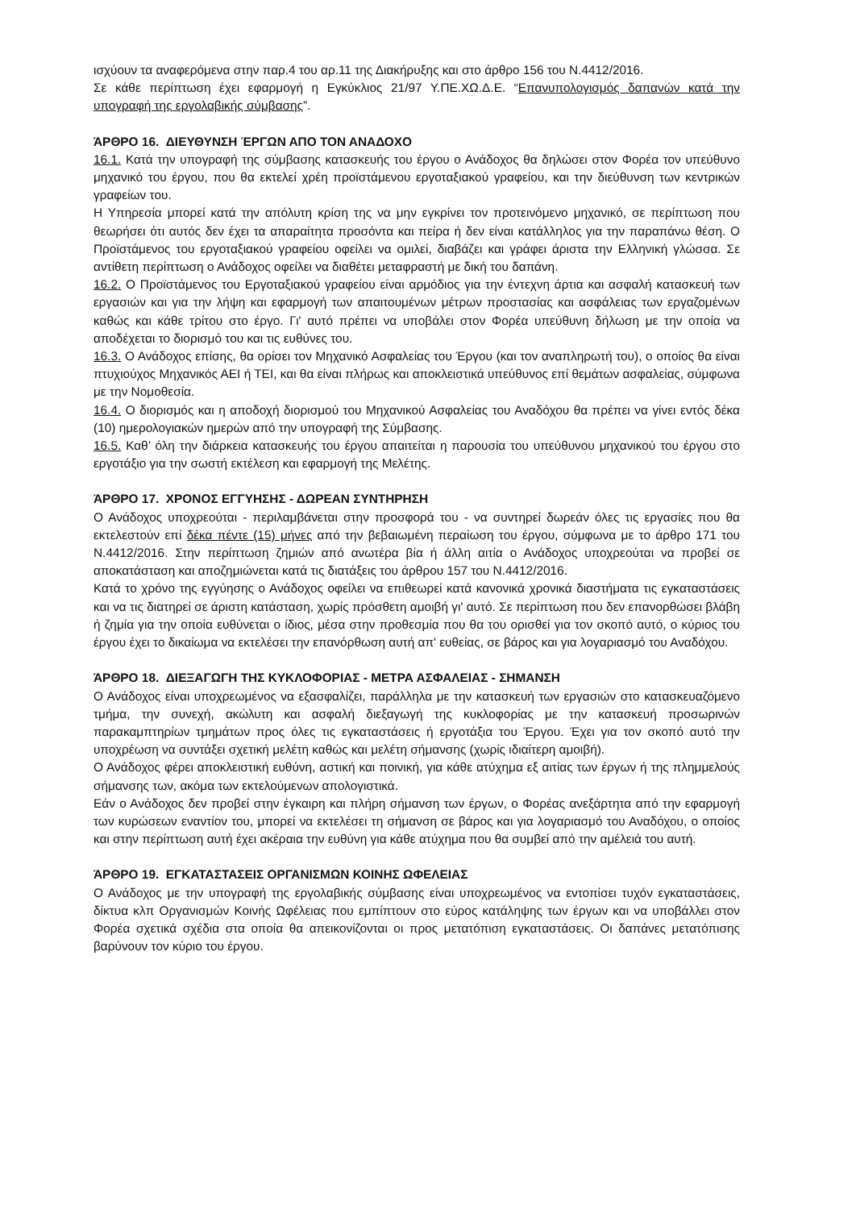ισχύουν τα αναφερόμενα στην παρ.4 του αρ.11 της Διακήρυξης και στο άρθρο 156 του Ν.4412/2016.
Σε κάθε περίπτωση έχει εφαρμογή η Εγκύκλιος 21/97 Υ.ΠΕ.ΧΩ.Δ.Ε. “Επανυπολογισμός δαπανών κατά την υπογραφή της εργολαβικής σύμβασης”.
ΆΡΘΡΟ 16. ΔΙΕΥΘΥΝΣΗ ΈΡΓΩΝ ΑΠΟ ΤΟΝ ΑΝΑΔΟΧΟ
16.1. Κατά την υπογραφή της σύμβασης κατασκευής του έργου ο Ανάδοχος θα δηλώσει στον Φορέα τον υπεύθυνο μηχανικό του έργου, που θα εκτελεί χρέη προϊστάμενου εργοταξιακού γραφείου, και την διεύθυνση των κεντρικών γραφείων του.
Η Υπηρεσία μπορεί κατά την απόλυτη κρίση της να μην εγκρίνει τον προτεινόμενο μηχανικό, σε περίπτωση που θεωρήσει ότι αυτός δεν έχει τα απαραίτητα προσόντα και πείρα ή δεν είναι κατάλληλος για την παραπάνω θέση. Ο Προϊστάμενος του εργοταξιακού γραφείου οφείλει να ομιλεί, διαβάζει και γράφει άριστα την Ελληνική γλώσσα. Σε αντίθετη περίπτωση ο Ανάδοχος οφείλει να διαθέτει μεταφραστή με δική του δαπάνη.
16.2. Ο Προϊστάμενος του Εργοταξιακού γραφείου είναι αρμόδιος για την έντεχνη άρτια και ασφαλή κατασκευή των εργασιών και για την λήψη και εφαρμογή των απαιτουμένων μέτρων προστασίας και ασφάλειας των εργαζομένων καθώς και κάθε τρίτου στο έργο. Γι' αυτό πρέπει να υποβάλει στον Φορέα υπεύθυνη δήλωση με την οποία να αποδέχεται το διορισμό του και τις ευθύνες του.
16.3. Ο Ανάδοχος επίσης, θα ορίσει τον Μηχανικό Ασφαλείας του Έργου (και τον αναπληρωτή του), ο οποίος θα είναι πτυχιούχος Μηχανικός ΑΕΙ ή ΤΕΙ, και θα είναι πλήρως και αποκλειστικά υπεύθυνος επί θεμάτων ασφαλείας, σύμφωνα με την Νομοθεσία.
16.4. Ο διορισμός και η αποδοχή διορισμού του Μηχανικού Ασφαλείας του Αναδόχου θα πρέπει να γίνει εντός δέκα (10) ημερολογιακών ημερών από την υπογραφή της Σύμβασης.
16.5. Καθ’ όλη την διάρκεια κατασκευής του έργου απαιτείται η παρουσία του υπεύθυνου μηχανικού του έργου στο εργοτάξιο για την σωστή εκτέλεση και εφαρμογή της Μελέτης.
ΆΡΘΡΟ 17. ΧΡΟΝΟΣ ΕΓΓΥΗΣΗΣ - ΔΩΡΕΑΝ ΣΥΝΤΗΡΗΣΗ
Ο Ανάδοχος υποχρεούται - περιλαμβάνεται στην προσφορά του - να συντηρεί δωρεάν όλες τις εργασίες που θα εκτελεστούν επί δέκα πέντε (15) μήνες από την βεβαιωμένη περαίωση του έργου, σύμφωνα με το άρθρο 171 του Ν.4412/2016. Στην περίπτωση ζημιών από ανωτέρα βία ή άλλη αιτία ο Ανάδοχος υποχρεούται να προβεί σε αποκατάσταση και αποζημιώνεται κατά τις διατάξεις του άρθρου 157 του Ν.4412/2016.
Κατά το χρόνο της εγγύησης ο Ανάδοχος οφείλει να επιθεωρεί κατά κανονικά χρονικά διαστήματα τις εγκαταστάσεις και να τις διατηρεί σε άριστη κατάσταση, χωρίς πρόσθετη αμοιβή γι' αυτό. Σε περίπτωση που δεν επανορθώσει βλάβη ή ζημία για την οποία ευθύνεται ο ίδιος, μέσα στην προθεσμία που θα του ορισθεί για τον σκοπό αυτό, ο κύριος του έργου έχει το δικαίωμα να εκτελέσει την επανόρθωση αυτή απ' ευθείας, σε βάρος και για λογαριασμό του Αναδόχου.
ΆΡΘΡΟ 18. ΔΙΕΞΑΓΩΓΗ ΤΗΣ ΚΥΚΛΟΦΟΡΙΑΣ - ΜΕΤΡΑ ΑΣΦΑΛΕΙΑΣ - ΣΗΜΑΝΣΗ
Ο Ανάδοχος είναι υποχρεωμένος να εξασφαλίζει, παράλληλα με την κατασκευή των εργασιών στο κατασκευαζόμενο τμήμα, την συνεχή, ακώλυτη και ασφαλή διεξαγωγή της κυκλοφορίας με την κατασκευή προσωρινών παρακαμπτηρίων τμημάτων προς όλες τις εγκαταστάσεις ή εργοτάξια του Έργου. Έχει για τον σκοπό αυτό την υποχρέωση να συντάξει σχετική μελέτη καθώς και μελέτη σήμανσης (χωρίς ιδιαίτερη αμοιβή).
Ο Ανάδοχος φέρει αποκλειστική ευθύνη, αστική και ποινική, για κάθε ατύχημα εξ αιτίας των έργων ή της πλημμελούς σήμανσης των, ακόμα των εκτελούμενων απολογιστικά.
Εάν ο Ανάδοχος δεν προβεί στην έγκαιρη και πλήρη σήμανση των έργων, ο Φορέας ανεξάρτητα από την εφαρμογή των κυρώσεων εναντίον του, μπορεί να εκτελέσει τη σήμανση σε βάρος και για λογαριασμό του Αναδόχου, ο οποίος και στην περίπτωση αυτή έχει ακέραια την ευθύνη για κάθε ατύχημα που θα συμβεί από την αμέλειά του αυτή.
ΆΡΘΡΟ 19. ΕΓΚΑΤΑΣΤΑΣΕΙΣ ΟΡΓΑΝΙΣΜΩΝ ΚΟΙΝΗΣ ΩΦΕΛΕΙΑΣ
Ο Ανάδοχος με την υπογραφή της εργολαβικής σύμβασης είναι υποχρεωμένος να εντοπίσει τυχόν εγκαταστάσεις, δίκτυα κλπ Οργανισμών Κοινής Ωφέλειας που εμπίπτουν στο εύρος κατάληψης των έργων και να υποβάλλει στον Φορέα σχετικά σχέδια στα οποία θα απεικονίζονται οι προς μετατόπιση εγκαταστάσεις. Οι δαπάνες μετατόπισης βαρύνουν τον κύριο του έργου.